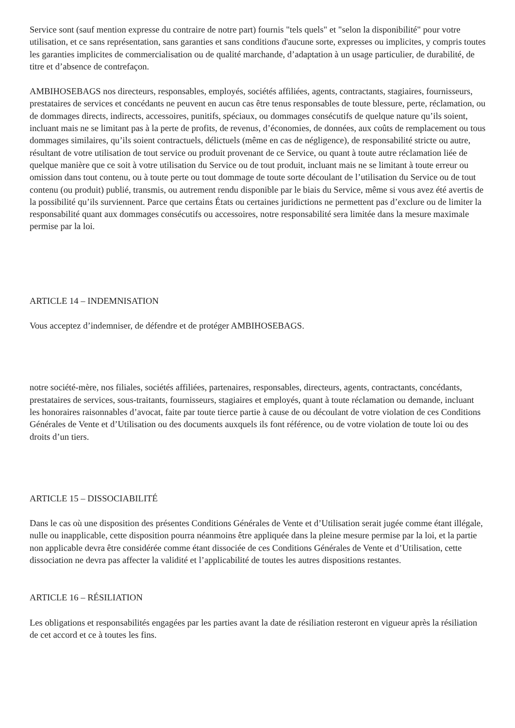Service sont (sauf mention expresse du contraire de notre part) fournis "tels quels" et "selon la disponibilité" pour votre utilisation, et ce sans représentation, sans garanties et sans conditions d'aucune sorte, expresses ou implicites, y compris toutes les garanties implicites de commercialisation ou de qualité marchande, d’adaptation à un usage particulier, de durabilité, de titre et d’absence de contrefaçon.
AMBIHOSEBAGS nos directeurs, responsables, employés, sociétés affiliées, agents, contractants, stagiaires, fournisseurs, prestataires de services et concédants ne peuvent en aucun cas être tenus responsables de toute blessure, perte, réclamation, ou de dommages directs, indirects, accessoires, punitifs, spéciaux, ou dommages consécutifs de quelque nature qu’ils soient, incluant mais ne se limitant pas à la perte de profits, de revenus, d’économies, de données, aux coûts de remplacement ou tous dommages similaires, qu’ils soient contractuels, délictuels (même en cas de négligence), de responsabilité stricte ou autre, résultant de votre utilisation de tout service ou produit provenant de ce Service, ou quant à toute autre réclamation liée de quelque manière que ce soit à votre utilisation du Service ou de tout produit, incluant mais ne se limitant à toute erreur ou omission dans tout contenu, ou à toute perte ou tout dommage de toute sorte découlant de l’utilisation du Service ou de tout contenu (ou produit) publié, transmis, ou autrement rendu disponible par le biais du Service, même si vous avez été avertis de la possibilité qu’ils surviennent. Parce que certains États ou certaines juridictions ne permettent pas d’exclure ou de limiter la responsabilité quant aux dommages consécutifs ou accessoires, notre responsabilité sera limitée dans la mesure maximale permise par la loi.
ARTICLE 14 – INDEMNISATION
Vous acceptez d’indemniser, de défendre et de protéger AMBIHOSEBAGS.
notre société-mère, nos filiales, sociétés affiliées, partenaires, responsables, directeurs, agents, contractants, concédants, prestataires de services, sous-traitants, fournisseurs, stagiaires et employés, quant à toute réclamation ou demande, incluant les honoraires raisonnables d’avocat, faite par toute tierce partie à cause de ou découlant de votre violation de ces Conditions Générales de Vente et d’Utilisation ou des documents auxquels ils font référence, ou de votre violation de toute loi ou des droits d’un tiers.
ARTICLE 15 – DISSOCIABILITÉ
Dans le cas où une disposition des présentes Conditions Générales de Vente et d’Utilisation serait jugée comme étant illégale, nulle ou inapplicable, cette disposition pourra néanmoins être appliquée dans la pleine mesure permise par la loi, et la partie non applicable devra être considérée comme étant dissociée de ces Conditions Générales de Vente et d’Utilisation, cette dissociation ne devra pas affecter la validité et l’applicabilité de toutes les autres dispositions restantes.
ARTICLE 16 – RÉSILIATION
Les obligations et responsabilités engagées par les parties avant la date de résiliation resteront en vigueur après la résiliation de cet accord et ce à toutes les fins.